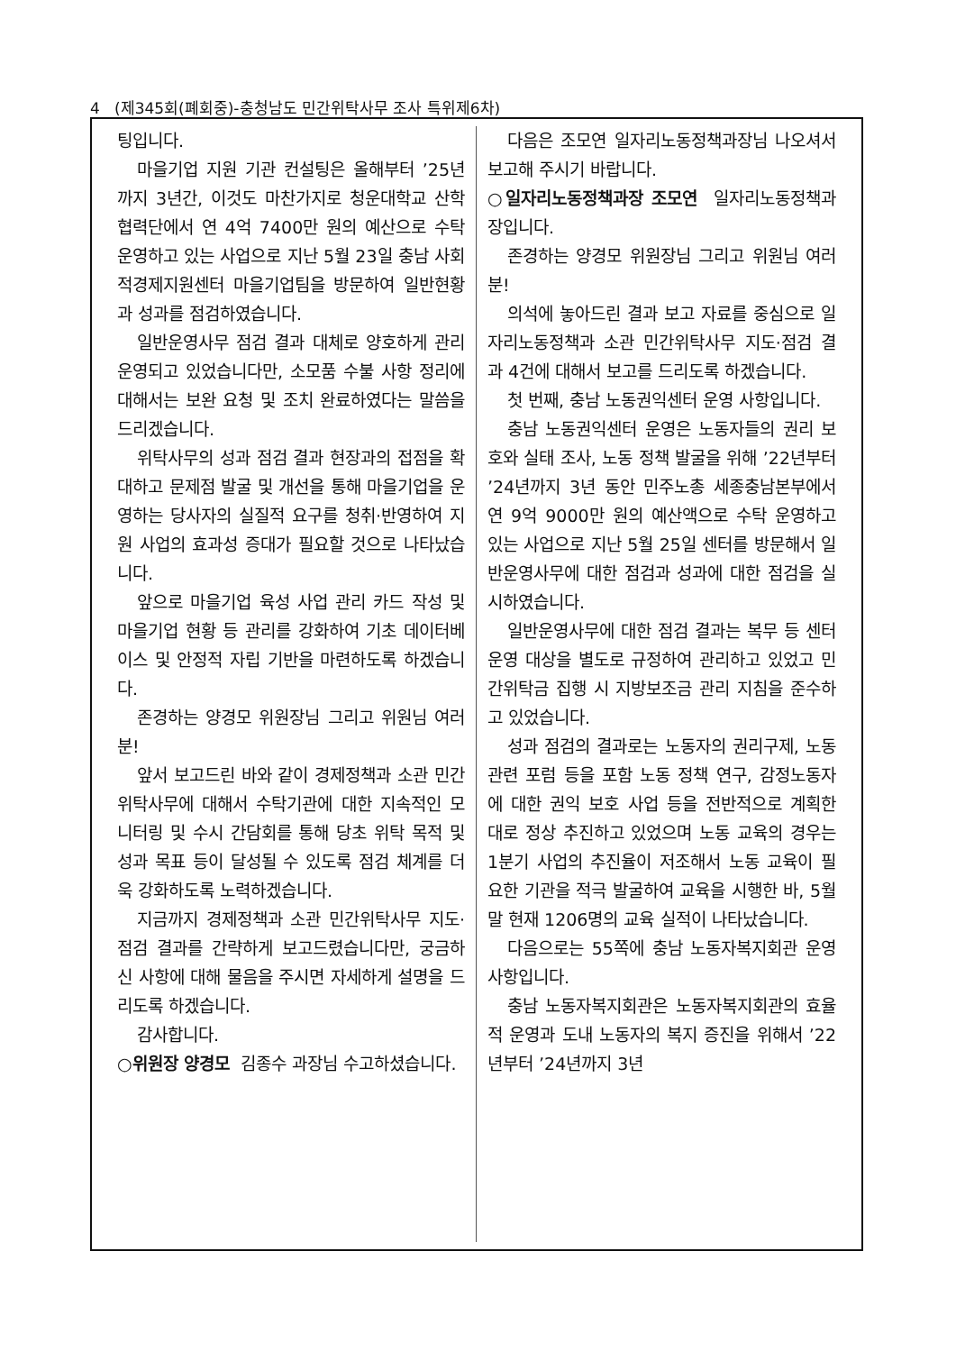4 (제345회(폐회중)-충청남도 민간위탁사무 조사 특위제6차)
팅입니다.
마을기업 지원 기관 컨설팅은 올해부터 ’25년까지 3년간, 이것도 마찬가지로 청운대학교 산학협력단에서 연 4억 7400만 원의 예산으로 수탁 운영하고 있는 사업으로 지난 5월 23일 충남 사회적경제지원센터 마을기업팀을 방문하여 일반현황과 성과를 점검하였습니다.
일반운영사무 점검 결과 대체로 양호하게 관리 운영되고 있었습니다만, 소모품 수불 사항 정리에 대해서는 보완 요청 및 조치 완료하였다는 말씀을 드리겠습니다.
위탁사무의 성과 점검 결과 현장과의 접점을 확대하고 문제점 발굴 및 개선을 통해 마을기업을 운영하는 당사자의 실질적 요구를 청취·반영하여 지원 사업의 효과성 증대가 필요할 것으로 나타났습니다.
앞으로 마을기업 육성 사업 관리 카드 작성 및 마을기업 현황 등 관리를 강화하여 기초 데이터베이스 및 안정적 자립 기반을 마련하도록 하겠습니다.
존경하는 양경모 위원장님 그리고 위원님 여러분!
앞서 보고드린 바와 같이 경제정책과 소관 민간위탁사무에 대해서 수탁기관에 대한 지속적인 모니터링 및 수시 간담회를 통해 당초 위탁 목적 및 성과 목표 등이 달성될 수 있도록 점검 체계를 더욱 강화하도록 노력하겠습니다.
지금까지 경제정책과 소관 민간위탁사무 지도·점검 결과를 간략하게 보고드렸습니다만, 궁금하신 사항에 대해 물음을 주시면 자세하게 설명을 드리도록 하겠습니다.
감사합니다.
○위원장 양경모 김종수 과장님 수고하셨습니다.
다음은 조모연 일자리노동정책과장님 나오셔서 보고해 주시기 바랍니다.
○일자리노동정책과장 조모연 일자리노동정책과장입니다.
존경하는 양경모 위원장님 그리고 위원님 여러분!
의석에 놓아드린 결과 보고 자료를 중심으로 일자리노동정책과 소관 민간위탁사무 지도·점검 결과 4건에 대해서 보고를 드리도록 하겠습니다.
첫 번째, 충남 노동권익센터 운영 사항입니다.
충남 노동권익센터 운영은 노동자들의 권리 보호와 실태 조사, 노동 정책 발굴을 위해 ’22년부터 ’24년까지 3년 동안 민주노총 세종충남본부에서 연 9억 9000만 원의 예산액으로 수탁 운영하고 있는 사업으로 지난 5월 25일 센터를 방문해서 일반운영사무에 대한 점검과 성과에 대한 점검을 실시하였습니다.
일반운영사무에 대한 점검 결과는 복무 등 센터 운영 대상을 별도로 규정하여 관리하고 있었고 민간위탁금 집행 시 지방보조금 관리 지침을 준수하고 있었습니다.
성과 점검의 결과로는 노동자의 권리구제, 노동 관련 포럼 등을 포함 노동 정책 연구, 감정노동자에 대한 권익 보호 사업 등을 전반적으로 계획한 대로 정상 추진하고 있었으며 노동 교육의 경우는 1분기 사업의 추진율이 저조해서 노동 교육이 필요한 기관을 적극 발굴하여 교육을 시행한 바, 5월 말 현재 1206명의 교육 실적이 나타났습니다.
다음으로는 55쪽에 충남 노동자복지회관 운영 사항입니다.
충남 노동자복지회관은 노동자복지회관의 효율적 운영과 도내 노동자의 복지 증진을 위해서 ’22년부터 ’24년까지 3년